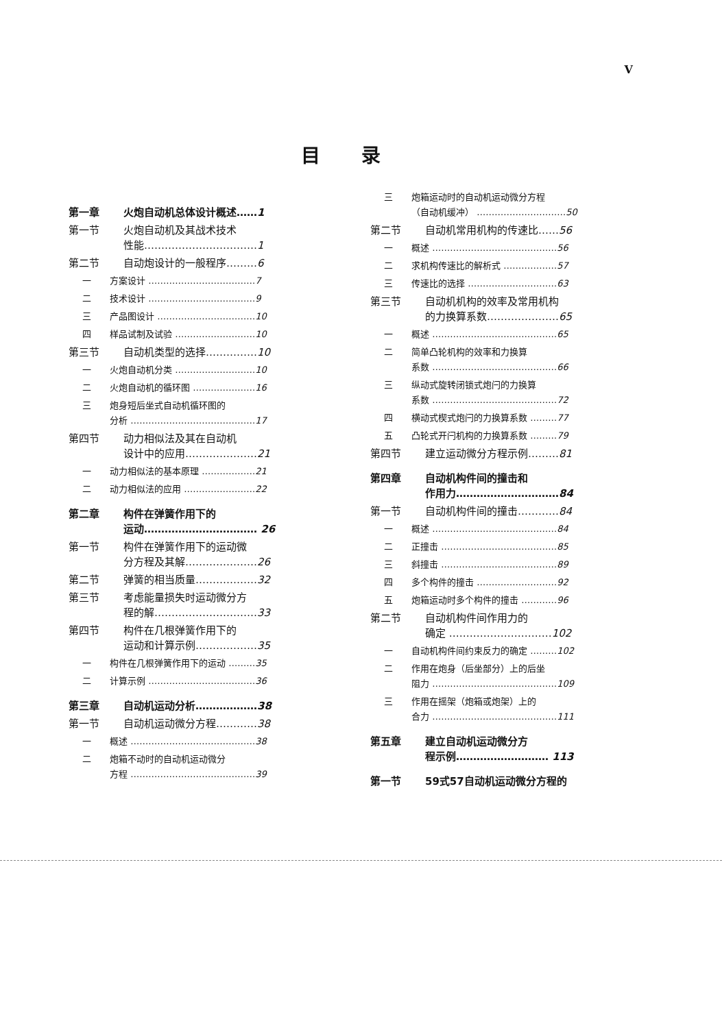V
目录
第一章 火炮自动机总体设计概述……1
第一节 火炮自动机及其战术技术
性能……………………………1
第二节 自动炮设计的一般程序………6
一 方案设计 ………………………………7
二 技术设计 ………………………………9
三 产品图设计 ……………………………10
四 样品试制及试验 ………………………10
第三节 自动机类型的选择……………10
一 火炮自动机分类 ………………………10
二 火炮自动机的循环图 …………………16
三 炮身短后坐式自动机循环图的
分析 ……………………………………17
第四节 动力相似法及其在自动机
设计中的应用…………………21
一 动力相似法的基本原理 ………………21
二 动力相似法的应用 ……………………22
第二章 构件在弹簧作用下的
运动…………………………… 26
第一节 构件在弹簧作用下的运动微
分方程及其解…………………26
第二节 弹簧的相当质量………………32
第三节 考虑能量损失时运动微分方
程的解…………………………33
第四节 构件在几根弹簧作用下的
运动和计算示例………………35
一 构件在几根弹簧作用下的运动 ………35
二 计算示例 ………………………………36
第三章 自动机运动分析………………38
第一节 自动机运动微分方程…………38
一 概述 ……………………………………38
二 炮箱不动时的自动机运动微分
方程 ……………………………………39
三 炮箱运动时的自动机运动微分方程
（自动机缓冲） …………………………50
第二节 自动机常用机构的传速比……56
一 概述 ……………………………………56
二 求机构传速比的解析式 ………………57
三 传速比的选择 …………………………63
第三节 自动机机构的效率及常用机构
的力换算系数…………………65
一 概述 ……………………………………65
二 简单凸轮机构的效率和力换算
系数 ……………………………………66
三 纵动式旋转闭锁式炮闩的力换算
系数 ……………………………………72
四 横动式楔式炮闩的力换算系数 ………77
五 凸轮式开闩机构的力换算系数 ………79
第四节 建立运动微分方程示例………81
第四章 自动机构件间的撞击和
作用力…………………………84
第一节 自动机构件间的撞击…………84
一 概述 ……………………………………84
二 正撞击 …………………………………85
三 斜撞击 …………………………………89
四 多个构件的撞击 ………………………92
五 炮箱运动时多个构件的撞击 …………96
第二节 自动机构件间作用力的
确定 …………………………102
一 自动机构件间约束反力的确定 ………102
二 作用在炮身（后坐部分）上的后坐
阻力 ……………………………………109
三 作用在摇架（炮箱或炮架）上的
合力 ……………………………………111
第五章 建立自动机运动微分方
程示例……………………… 113
第一节 59式57自动机运动微分方程的